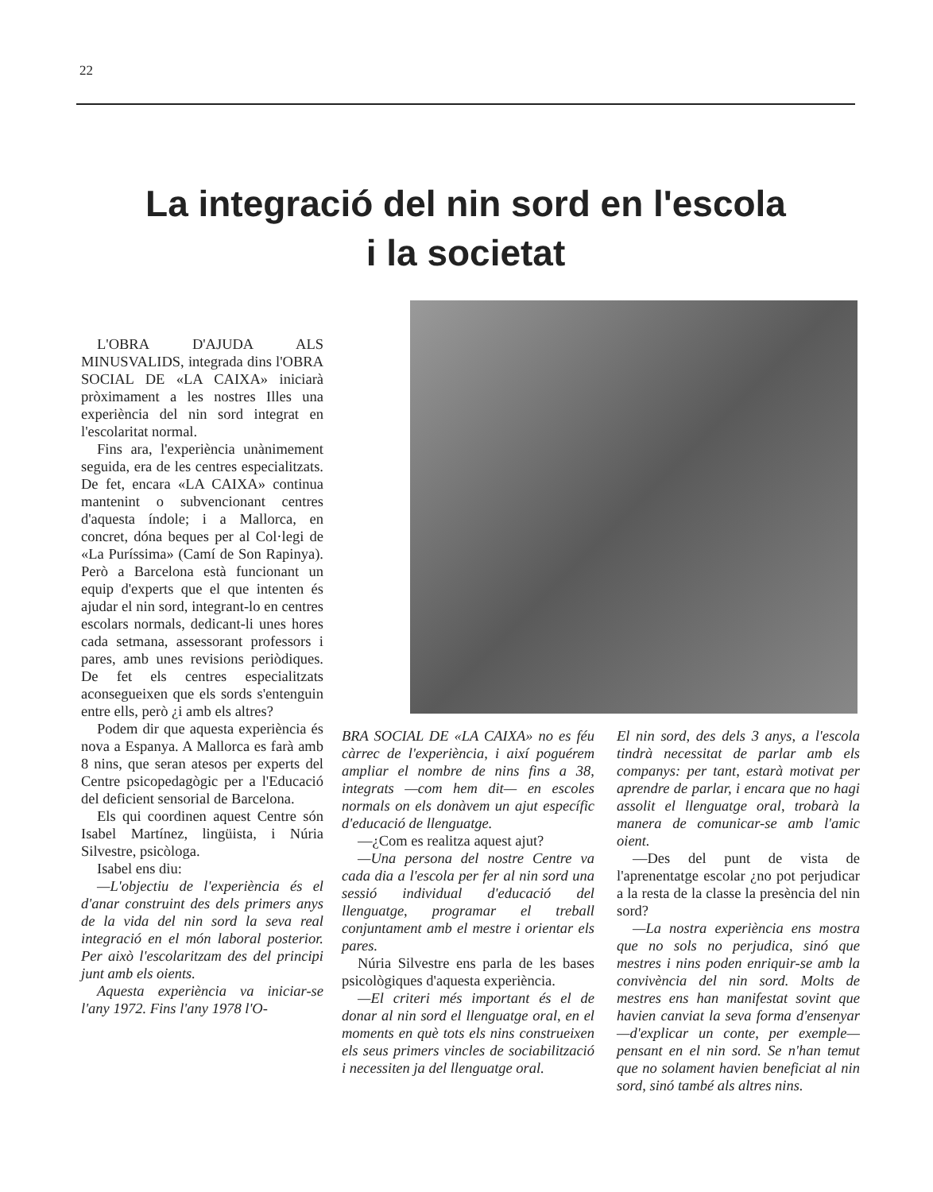22
La integració del nin sord en l'escola
i la societat
L'OBRA D'AJUDA ALS MINUSVALIDS, integrada dins l'OBRA SOCIAL DE «LA CAIXA» iniciarà pròximament a les nostres Illes una experiència del nin sord integrat en l'escolaritat normal.
Fins ara, l'experiència unànimement seguida, era de les centres especialitzats. De fet, encara «LA CAIXA» continua mantenint o subvencionant centres d'aquesta índole; i a Mallorca, en concret, dóna beques per al Col·legi de «La Puríssima» (Camí de Son Rapinya). Però a Barcelona està funcionant un equip d'experts que el que intenten és ajudar el nin sord, integrant-lo en centres escolars normals, dedicant-li unes hores cada setmana, assessorant professors i pares, amb unes revisions periòdiques. De fet els centres especialitzats aconsegueixen que els sords s'entenguin entre ells, però ¿i amb els altres?
Podem dir que aquesta experiència és nova a Espanya. A Mallorca es farà amb 8 nins, que seran atesos per experts del Centre psicopedagògic per a l'Educació del deficient sensorial de Barcelona.
Els qui coordinen aquest Centre són Isabel Martínez, lingüista, i Núria Silvestre, psicòloga.
Isabel ens diu:
—L'objectiu de l'experiència és el d'anar construint des dels primers anys de la vida del nin sord la seva real integració en el món laboral posterior. Per això l'escolaritzam des del principi junt amb els oients.
Aquesta experiència va iniciar-se l'any 1972. Fins l'any 1978 l'O-
BRA SOCIAL DE «LA CAIXA» no es féu càrrec de l'experiència, i així poguérem ampliar el nombre de nins fins a 38, integrats —com hem dit— en escoles normals on els donàvem un ajut específic d'educació de llenguatge.
—¿Com es realitza aquest ajut?
—Una persona del nostre Centre va cada dia a l'escola per fer al nin sord una sessió individual d'educació del llenguatge, programar el treball conjuntament amb el mestre i orientar els pares.
Núria Silvestre ens parla de les bases psicològiques d'aquesta experiència.
—El criteri més important és el de donar al nin sord el llenguatge oral, en el moments en què tots els nins construeixen els seus primers vincles de sociabilització i necessiten ja del llenguatge oral.
El nin sord, des dels 3 anys, a l'escola tindrà necessitat de parlar amb els companys: per tant, estarà motivat per aprendre de parlar, i encara que no hagi assolit el llenguatge oral, trobarà la manera de comunicar-se amb l'amic oient.
—Des del punt de vista de l'aprenentatge escolar ¿no pot perjudicar a la resta de la classe la presència del nin sord?
—La nostra experiència ens mostra que no sols no perjudica, sinó que mestres i nins poden enriquir-se amb la convivència del nin sord. Molts de mestres ens han manifestat sovint que havien canviat la seva forma d'ensenyar —d'explicar un conte, per exemple— pensant en el nin sord. Se n'han temut que no solament havien beneficiat al nin sord, sinó també als altres nins.